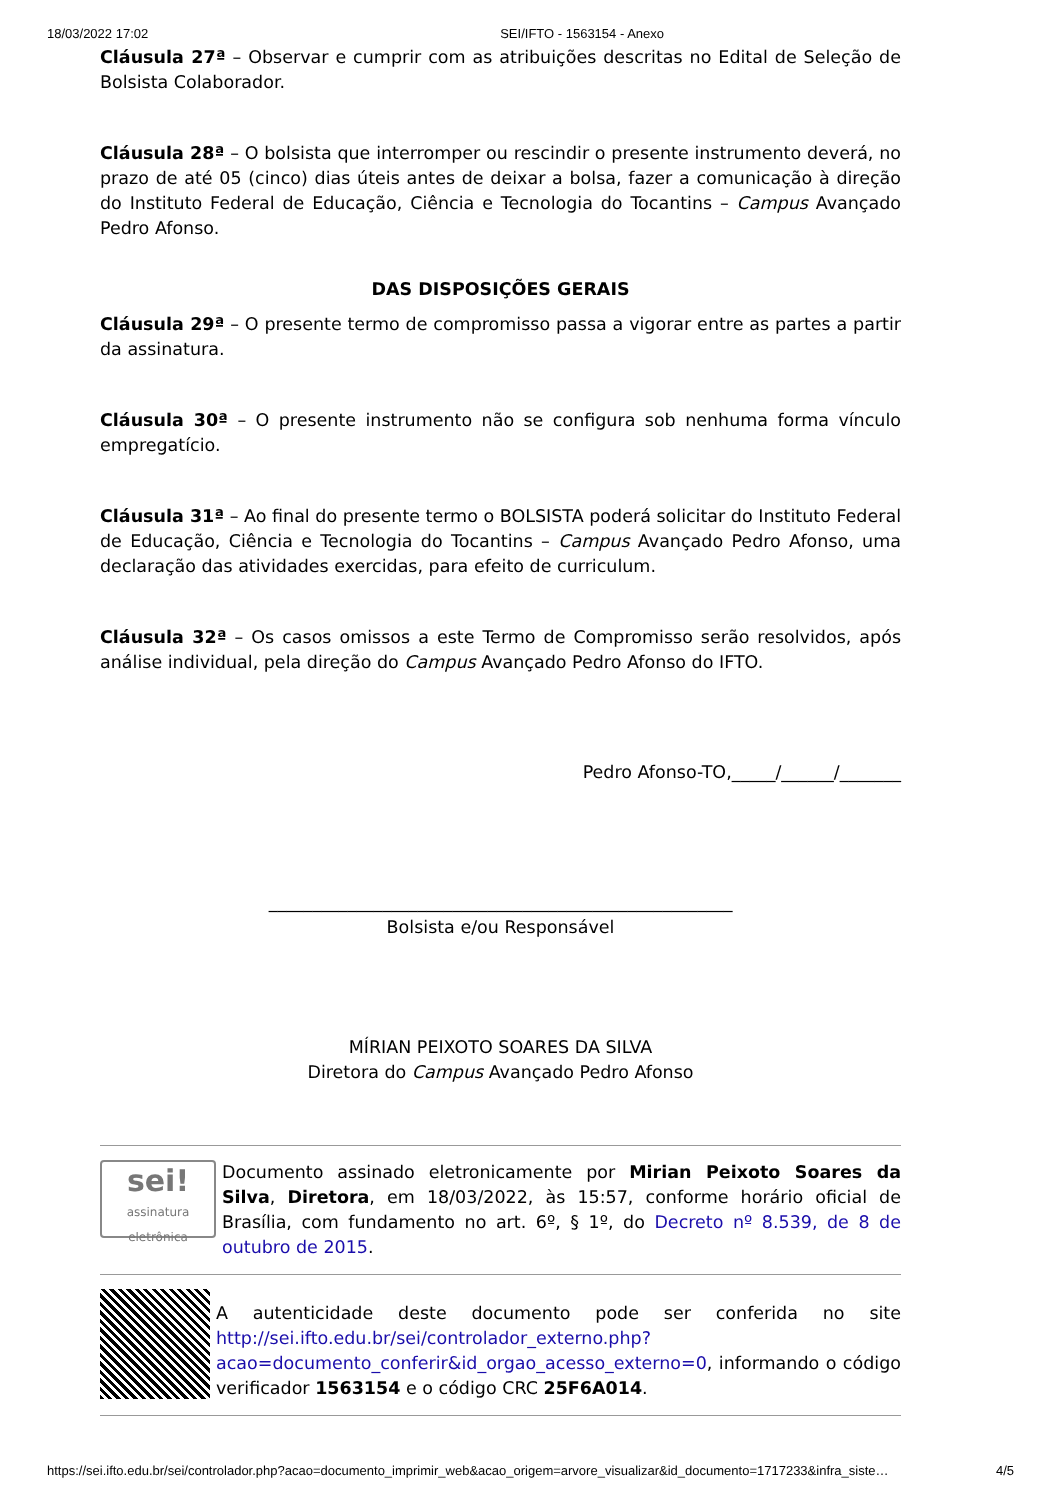18/03/2022 17:02 SEI/IFTO - 1563154 - Anexo
Cláusula 27ª – Observar e cumprir com as atribuições descritas no Edital de Seleção de Bolsista Colaborador.
Cláusula 28ª – O bolsista que interromper ou rescindir o presente instrumento deverá, no prazo de até 05 (cinco) dias úteis antes de deixar a bolsa, fazer a comunicação à direção do Instituto Federal de Educação, Ciência e Tecnologia do Tocantins – Campus Avançado Pedro Afonso.
DAS DISPOSIÇÕES GERAIS
Cláusula 29ª – O presente termo de compromisso passa a vigorar entre as partes a partir da assinatura.
Cláusula 30ª – O presente instrumento não se configura sob nenhuma forma vínculo empregatício.
Cláusula 31ª – Ao final do presente termo o BOLSISTA poderá solicitar do Instituto Federal de Educação, Ciência e Tecnologia do Tocantins – Campus Avançado Pedro Afonso, uma declaração das atividades exercidas, para efeito de curriculum.
Cláusula 32ª – Os casos omissos a este Termo de Compromisso serão resolvidos, após análise individual, pela direção do Campus Avançado Pedro Afonso do IFTO.
Pedro Afonso-TO,_____/______/_______
_____________________________________________________
Bolsista e/ou Responsável
MÍRIAN PEIXOTO SOARES DA SILVA
Diretora do Campus Avançado Pedro Afonso
sei!
assinatura eletrônica
Documento assinado eletronicamente por Mirian Peixoto Soares da Silva, Diretora, em 18/03/2022, às 15:57, conforme horário oficial de Brasília, com fundamento no art. 6º, § 1º, do Decreto nº 8.539, de 8 de outubro de 2015.
A autenticidade deste documento pode ser conferida no site http://sei.ifto.edu.br/sei/controlador_externo.php?acao=documento_conferir&id_orgao_acesso_externo=0, informando o código verificador 1563154 e o código CRC 25F6A014.
https://sei.ifto.edu.br/sei/controlador.php?acao=documento_imprimir_web&acao_origem=arvore_visualizar&id_documento=1717233&infra_siste… 4/5